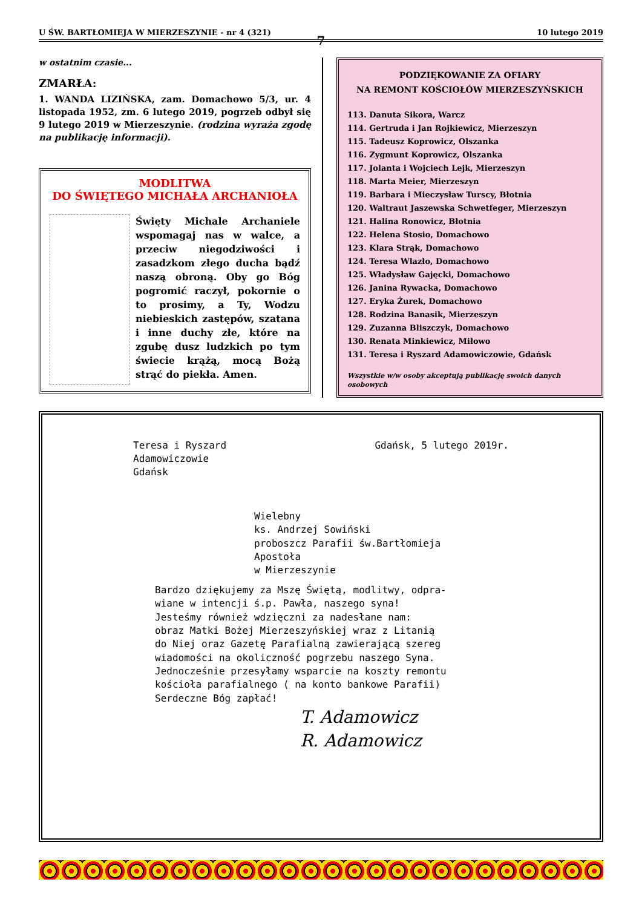U ŚW. BARTŁOMIEJA W MIERZESZYNIE - nr 4 (321) 10 lutego 2019
7
w ostatnim czasie...
ZMARŁA:
1. WANDA LIZIŃSKA, zam. Domachowo 5/3, ur. 4 listopada 1952, zm. 6 lutego 2019, pogrzeb odbył się 9 lutego 2019 w Mierzeszynie. (rodzina wyraża zgodę na publikację informacji).
MODLITWA
DO ŚWIĘTEGO MICHAŁA ARCHANIOŁA
Święty Michale Archaniele wspomagaj nas w walce, a przeciw niegodziwości i zasadzkom złego ducha bądź naszą obroną. Oby go Bóg pogromić raczył, pokornie o to prosimy, a Ty, Wodzu niebieskich zastępów, szatana i inne duchy złe, które na zgubę dusz ludzkich po tym świecie krążą, mocą Bożą strąć do piekła. Amen.
PODZIĘKOWANIE ZA OFIARY
NA REMONT KOŚCIOŁÓW MIERZESZYŃSKICH
113. Danuta Sikora, Warcz
114. Gertruda i Jan Rojkiewicz, Mierzeszyn
115. Tadeusz Koprowicz, Olszanka
116. Zygmunt Koprowicz, Olszanka
117. Jolanta i Wojciech Lejk, Mierzeszyn
118. Marta Meier, Mierzeszyn
119. Barbara i Mieczysław Turscy, Błotnia
120. Waltraut Jaszewska Schwetfeger, Mierzeszyn
121. Halina Ronowicz, Błotnia
122. Helena Stosio, Domachowo
123. Klara Strąk, Domachowo
124. Teresa Wlazło, Domachowo
125. Władysław Gajęcki, Domachowo
126. Janina Rywacka, Domachowo
127. Eryka Żurek, Domachowo
128. Rodzina Banasik, Mierzeszyn
129. Zuzanna Bliszczyk, Domachowo
130. Renata Minkiewicz, Miłowo
131. Teresa i Ryszard Adamowiczowie, Gdańsk
Wszystkie w/w osoby akceptują publikację swoich danych osobowych
Teresa i Ryszard
Adamowiczowie
Gdańsk
Gdańsk, 5 lutego 2019r.
Wielebny
ks. Andrzej Sowiński
proboszcz Parafii św.Bartłomieja
Apostoła
w Mierzeszynie
Bardzo dziękujemy za Mszę Świętą, modlitwy, odpra-
wiane w intencji ś.p. Pawła, naszego syna!
Jesteśmy również wdzięczni za nadesłane nam:
obraz Matki Bożej Mierzeszyńskiej wraz z Litanią
do Niej oraz Gazetę Parafialną zawierającą szereg
wiadomości na okoliczność pogrzebu naszego Syna.
Jednocześnie przesyłamy wsparcie na koszty remontu
kościoła parafialnego ( na konto bankowe Parafii)
Serdeczne Bóg zapłać!
T. Adamowicz
R. Adamowicz